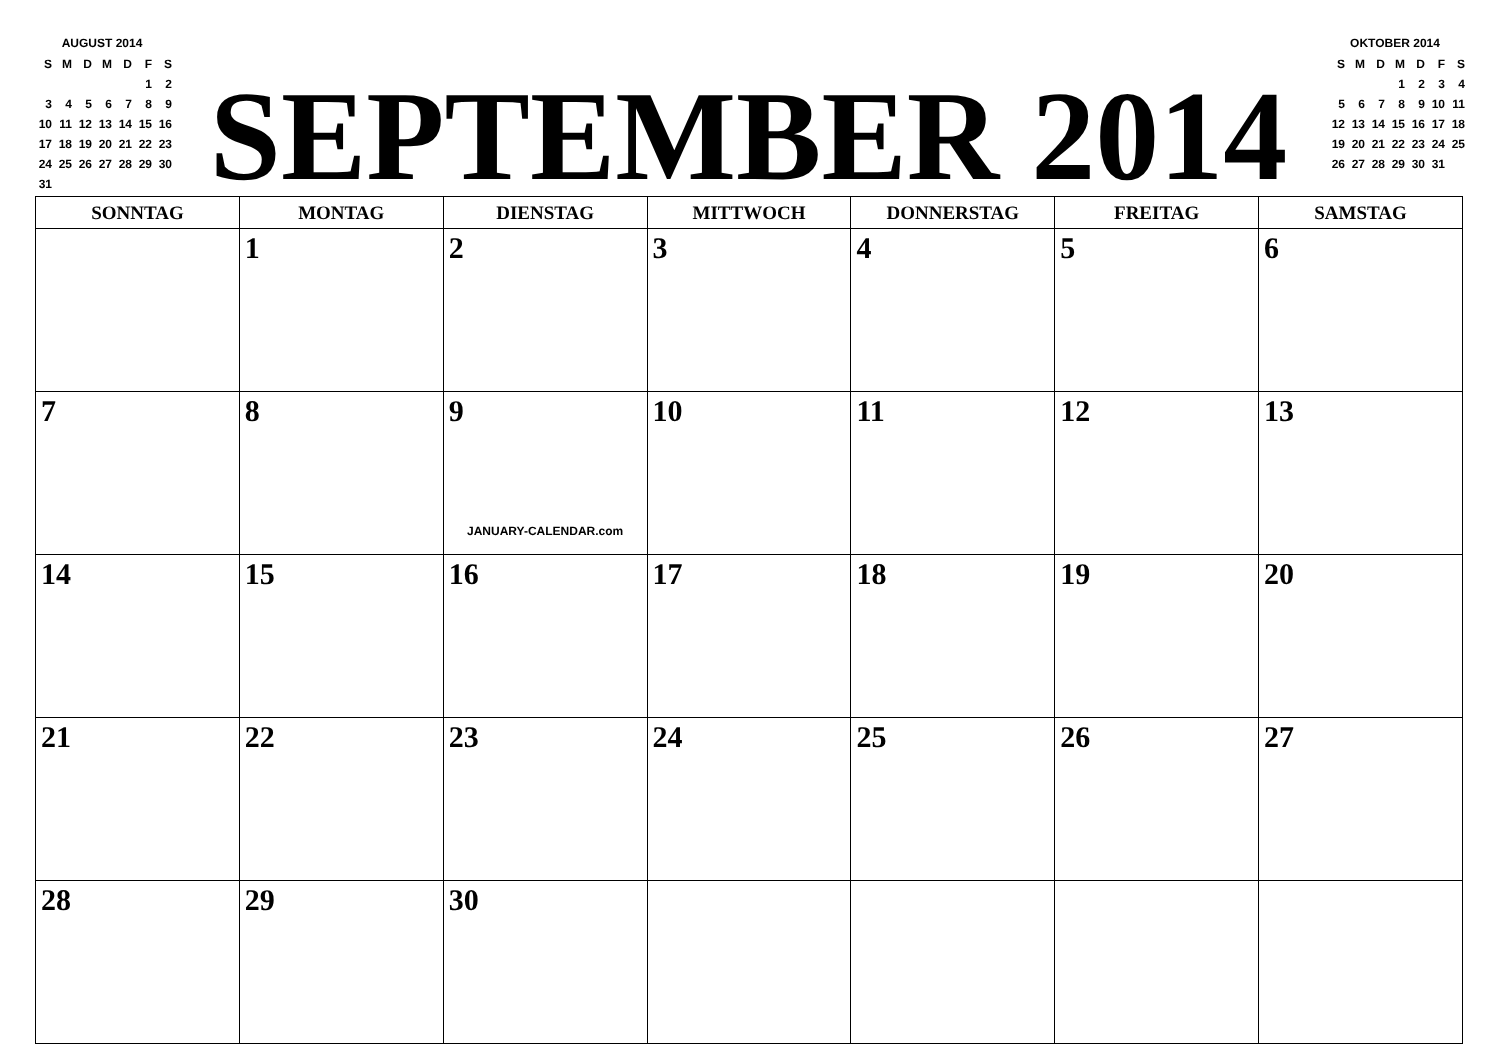AUGUST 2014
| S | M | D | M | D | F | S |
| | | | | | 1 | 2 |
| 3 | 4 | 5 | 6 | 7 | 8 | 9 |
| 10 | 11 | 12 | 13 | 14 | 15 | 16 |
| 17 | 18 | 19 | 20 | 21 | 22 | 23 |
| 24 | 25 | 26 | 27 | 28 | 29 | 30 |
| 31 | | | | | | |
SEPTEMBER 2014
OKTOBER 2014
| S | M | D | M | D | F | S |
| | | | 1 | 2 | 3 | 4 |
| 5 | 6 | 7 | 8 | 9 | 10 | 11 |
| 12 | 13 | 14 | 15 | 16 | 17 | 18 |
| 19 | 20 | 21 | 22 | 23 | 24 | 25 |
| 26 | 27 | 28 | 29 | 30 | 31 | |
| SONNTAG | MONTAG | DIENSTAG | MITTWOCH | DONNERSTAG | FREITAG | SAMSTAG |
| --- | --- | --- | --- | --- | --- | --- |
| | 1 | 2 | 3 | 4 | 5 | 6 |
| 7 | 8 | 9 JANUARY-CALENDAR.com | 10 | 11 | 12 | 13 |
| 14 | 15 | 16 | 17 | 18 | 19 | 20 |
| 21 | 22 | 23 | 24 | 25 | 26 | 27 |
| 28 | 29 | 30 | | | | |